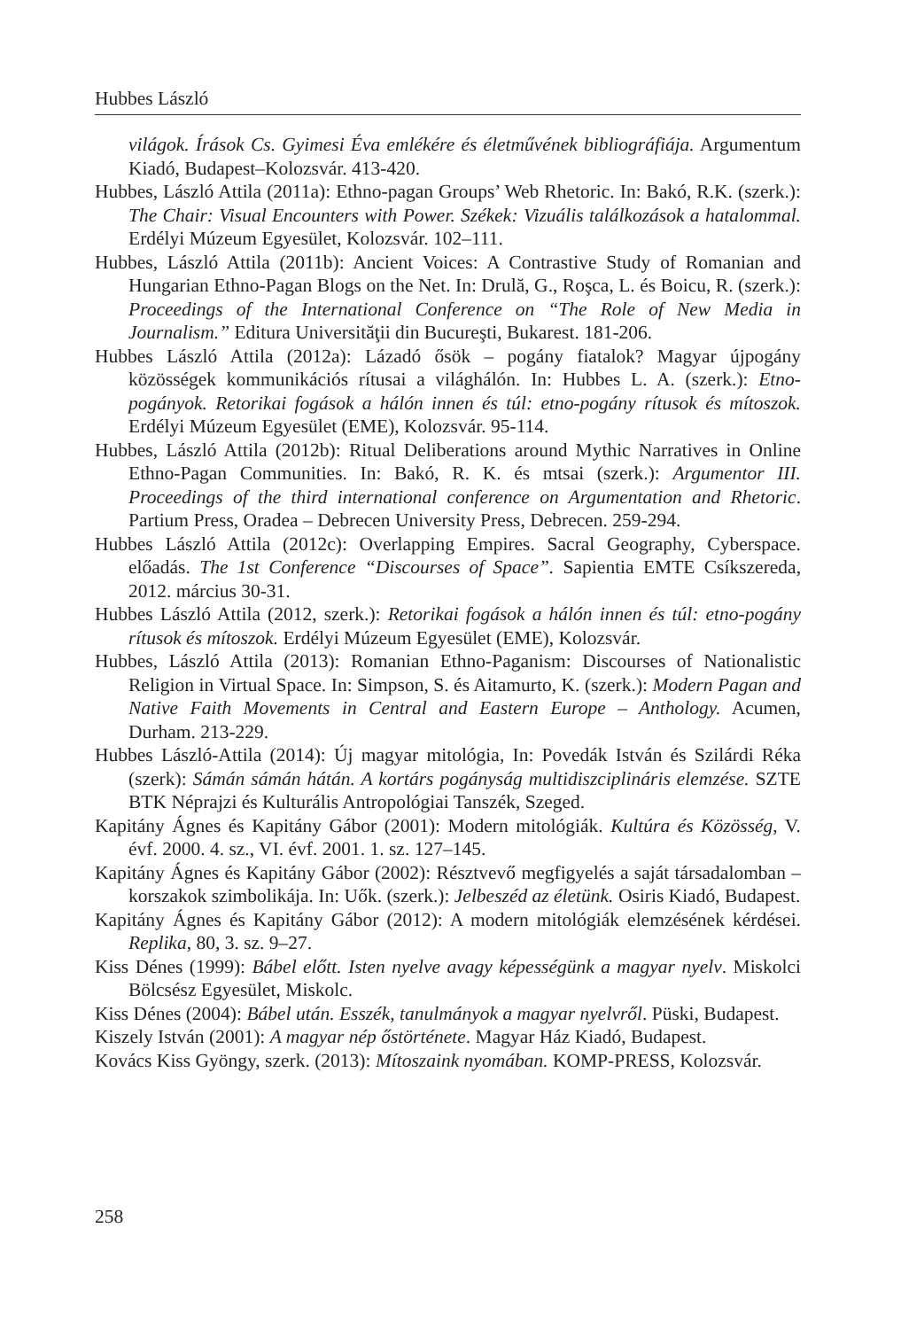Hubbes László
világok. Írások Cs. Gyimesi Éva emlékére és életművének bibliográfiája. Argumentum Kiadó, Budapest–Kolozsvár. 413-420.
Hubbes, László Attila (2011a): Ethno-pagan Groups’ Web Rhetoric. In: Bakó, R.K. (szerk.): The Chair: Visual Encounters with Power. Székek: Vizuális találkozások a hatalommal. Erdélyi Múzeum Egyesület, Kolozsvár. 102–111.
Hubbes, László Attila (2011b): Ancient Voices: A Contrastive Study of Romanian and Hungarian Ethno-Pagan Blogs on the Net. In: Drulă, G., Roşca, L. és Boicu, R. (szerk.): Proceedings of the International Conference on “The Role of New Media in Journalism.” Editura Universităţii din Bucureşti, Bukarest. 181-206.
Hubbes László Attila (2012a): Lázadó ősök – pogány fiatalok? Magyar újpogány közösségek kommunikációs rítusai a világhálón. In: Hubbes L. A. (szerk.): Etno-pogányok. Retorikai fogások a hálón innen és túl: etno-pogány rítusok és mítoszok. Erdélyi Múzeum Egyesület (EME), Kolozsvár. 95-114.
Hubbes, László Attila (2012b): Ritual Deliberations around Mythic Narratives in Online Ethno-Pagan Communities. In: Bakó, R. K. és mtsai (szerk.): Argumentor III. Proceedings of the third international conference on Argumentation and Rhetoric. Partium Press, Oradea – Debrecen University Press, Debrecen. 259-294.
Hubbes László Attila (2012c): Overlapping Empires. Sacral Geography, Cyberspace. előadás. The 1st Conference “Discourses of Space”. Sapientia EMTE Csíkszereda, 2012. március 30-31.
Hubbes László Attila (2012, szerk.): Retorikai fogások a hálón innen és túl: etno-pogány rítusok és mítoszok. Erdélyi Múzeum Egyesület (EME), Kolozsvár.
Hubbes, László Attila (2013): Romanian Ethno-Paganism: Discourses of Nationalistic Religion in Virtual Space. In: Simpson, S. és Aitamurto, K. (szerk.): Modern Pagan and Native Faith Movements in Central and Eastern Europe – Anthology. Acumen, Durham. 213-229.
Hubbes László-Attila (2014): Új magyar mitológia, In: Povedák István és Szilárdi Réka (szerk): Sámán sámán hátán. A kortárs pogányság multidiszciplináris elemzése. SZTE BTK Néprajzi és Kulturális Antropológiai Tanszék, Szeged.
Kapitány Ágnes és Kapitány Gábor (2001): Modern mitológiák. Kultúra és Közösség, V. évf. 2000. 4. sz., VI. évf. 2001. 1. sz. 127–145.
Kapitány Ágnes és Kapitány Gábor (2002): Résztvevő megfigyelés a saját társadalomban – korszakok szimbolikája. In: Uők. (szerk.): Jelbeszéd az életünk. Osiris Kiadó, Budapest.
Kapitány Ágnes és Kapitány Gábor (2012): A modern mitológiák elemzésének kérdései. Replika, 80, 3. sz. 9–27.
Kiss Dénes (1999): Bábel előtt. Isten nyelve avagy képességünk a magyar nyelv. Miskolci Bölcsész Egyesület, Miskolc.
Kiss Dénes (2004): Bábel után. Esszék, tanulmányok a magyar nyelvről. Püski, Budapest.
Kiszely István (2001): A magyar nép őstörténete. Magyar Ház Kiadó, Budapest.
Kovács Kiss Gyöngy, szerk. (2013): Mítoszaink nyomában. KOMP-PRESS, Kolozsvár.
258